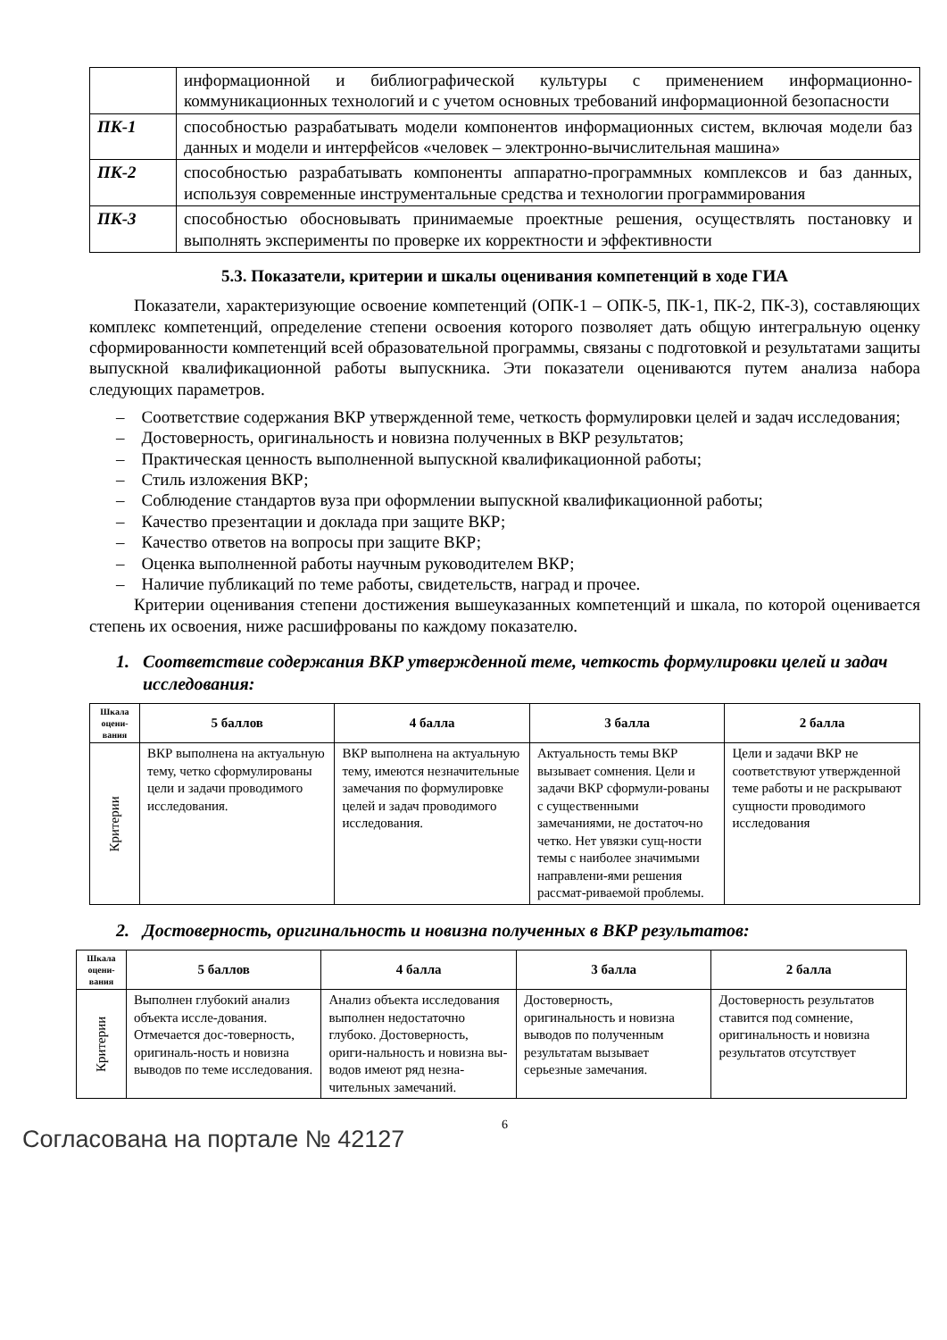| | информационной и библиографической культуры с применением информационно-коммуникационных технологий и с учетом основных требований информационной безопасности |
| ПК-1 | способностью разрабатывать модели компонентов информационных систем, включая модели баз данных и модели и интерфейсов «человек – электронно-вычислительная машина» |
| ПК-2 | способностью разрабатывать компоненты аппаратно-программных комплексов и баз данных, используя современные инструментальные средства и технологии программирования |
| ПК-3 | способностью обосновывать принимаемые проектные решения, осуществлять постановку и выполнять эксперименты по проверке их корректности и эффективности |
5.3. Показатели, критерии и шкалы оценивания компетенций в ходе ГИА
Показатели, характеризующие освоение компетенций (ОПК-1 – ОПК-5, ПК-1, ПК-2, ПК-3), составляющих комплекс компетенций, определение степени освоения которого позволяет дать общую интегральную оценку сформированности компетенций всей образовательной программы, связаны с подготовкой и результатами защиты выпускной квалификационной работы выпускника. Эти показатели оцениваются путем анализа набора следующих параметров.
– Соответствие содержания ВКР утвержденной теме, четкость формулировки целей и задач исследования;
– Достоверность, оригинальность и новизна полученных в ВКР результатов;
– Практическая ценность выполненной выпускной квалификационной работы;
– Стиль изложения ВКР;
– Соблюдение стандартов вуза при оформлении выпускной квалификационной работы;
– Качество презентации и доклада при защите ВКР;
– Качество ответов на вопросы при защите ВКР;
– Оценка выполненной работы научным руководителем ВКР;
– Наличие публикаций по теме работы, свидетельств, наград и прочее.
Критерии оценивания степени достижения вышеуказанных компетенций и шкала, по которой оценивается степень их освоения, ниже расшифрованы по каждому показателю.
1. Соответствие содержания ВКР утвержденной теме, четкость формулировки целей и задач исследования:
| Шкала оцени-вания | 5 баллов | 4 балла | 3 балла | 2 балла |
| --- | --- | --- | --- | --- |
| Критерии | ВКР выполнена на актуальную тему, четко сформулированы цели и задачи проводимого исследования. | ВКР выполнена на актуальную тему, имеются незначительные замечания по формулировке целей и задач проводимого исследования. | Актуальность темы ВКР вызывает сомнения. Цели и задачи ВКР сформули-рованы с существенными замечаниями, не достаточ-но четко. Нет увязки сущ-ности темы с наиболее значимыми направлени-ями решения рассмат-риваемой проблемы. | Цели и задачи ВКР не соответствуют утвержденной теме работы и не раскрывают сущности проводимого исследования |
2. Достоверность, оригинальность и новизна полученных в ВКР результатов:
| Шкала оцени-вания | 5 баллов | 4 балла | 3 балла | 2 балла |
| --- | --- | --- | --- | --- |
| Критерии | Выполнен глубокий анализ объекта иссле-дования. Отмечается дос-товерность, оригиналь-ность и новизна выводов по теме исследования. | Анализ объекта исследования выполнен недостаточно глубоко. Достоверность, ориги-нальность и новизна вы-водов имеют ряд незна-чительных замечаний. | Достоверность, оригинальность и новизна выводов по полученным результатам вызывает серьезные замечания. | Достоверность результатов ставится под сомнение, оригинальность и новизна результатов отсутствует |
6
Согласована на портале № 42127